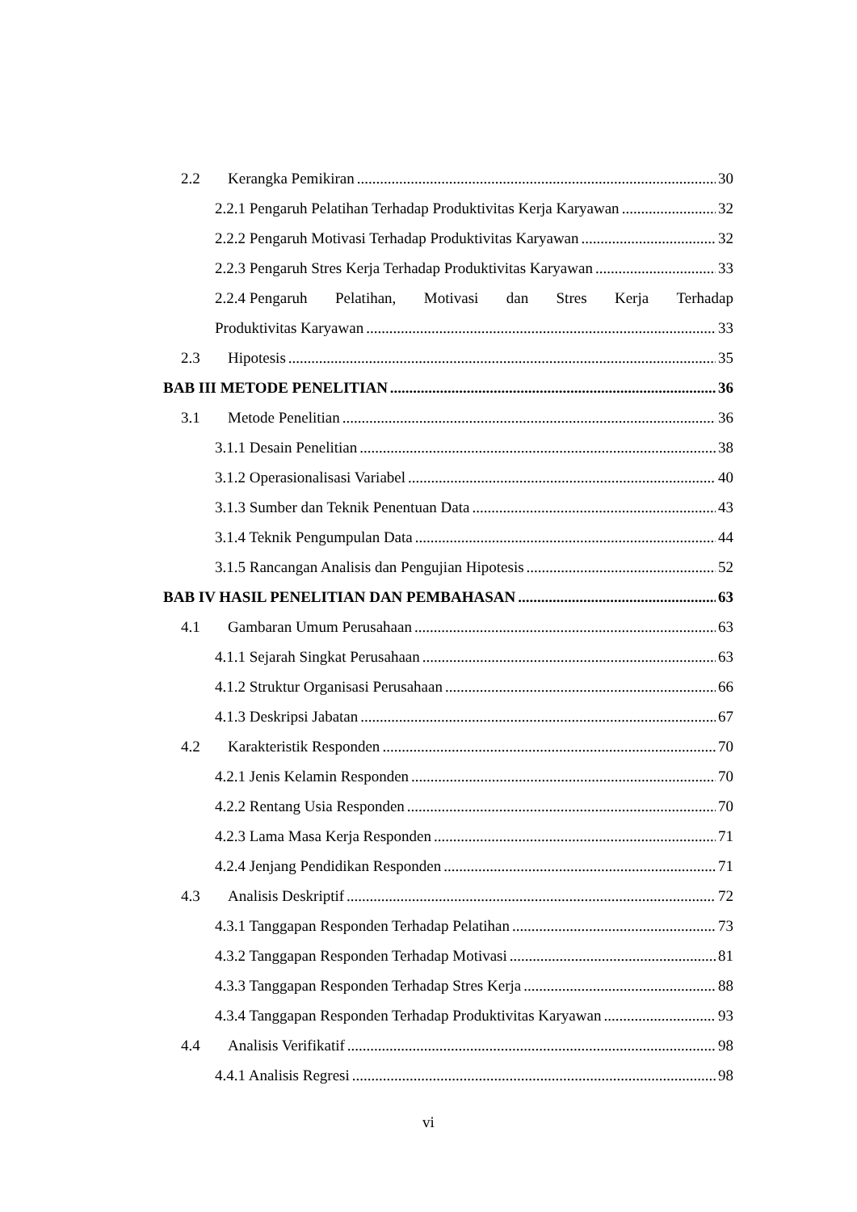2.2 Kerangka Pemikiran 30
2.2.1 Pengaruh Pelatihan Terhadap Produktivitas Kerja Karyawan 32
2.2.2 Pengaruh Motivasi Terhadap Produktivitas Karyawan 32
2.2.3 Pengaruh Stres Kerja Terhadap Produktivitas Karyawan 33
2.2.4 Pengaruh Pelatihan, Motivasi dan Stres Kerja Terhadap
Produktivitas Karyawan 33
2.3 Hipotesis 35
BAB III METODE PENELITIAN 36
3.1 Metode Penelitian 36
3.1.1 Desain Penelitian 38
3.1.2 Operasionalisasi Variabel 40
3.1.3 Sumber dan Teknik Penentuan Data 43
3.1.4 Teknik Pengumpulan Data 44
3.1.5 Rancangan Analisis dan Pengujian Hipotesis 52
BAB IV HASIL PENELITIAN DAN PEMBAHASAN 63
4.1 Gambaran Umum Perusahaan 63
4.1.1 Sejarah Singkat Perusahaan 63
4.1.2 Struktur Organisasi Perusahaan 66
4.1.3 Deskripsi Jabatan 67
4.2 Karakteristik Responden 70
4.2.1 Jenis Kelamin Responden 70
4.2.2 Rentang Usia Responden 70
4.2.3 Lama Masa Kerja Responden 71
4.2.4 Jenjang Pendidikan Responden 71
4.3 Analisis Deskriptif 72
4.3.1 Tanggapan Responden Terhadap Pelatihan 73
4.3.2 Tanggapan Responden Terhadap Motivasi 81
4.3.3 Tanggapan Responden Terhadap Stres Kerja 88
4.3.4 Tanggapan Responden Terhadap Produktivitas Karyawan 93
4.4 Analisis Verifikatif 98
4.4.1 Analisis Regresi 98
vi